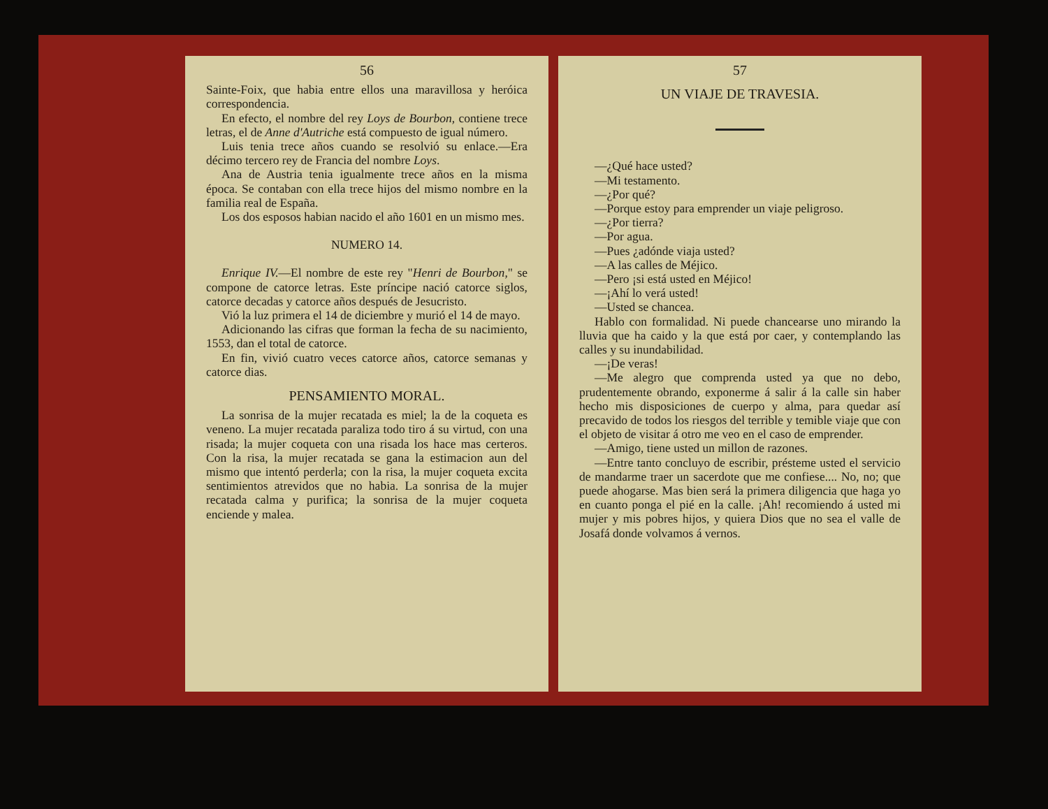56
Sainte-Foix, que habia entre ellos una maravillosa y heróica correspondencia.
En efecto, el nombre del rey Loys de Bourbon, contiene trece letras, el de Anne d'Autriche está compuesto de igual número.
Luis tenia trece años cuando se resolvió su enlace.—Era décimo tercero rey de Francia del nombre Loys.
Ana de Austria tenia igualmente trece años en la misma época. Se contaban con ella trece hijos del mismo nombre en la familia real de España.
Los dos esposos habian nacido el año 1601 en un mismo mes.
NUMERO 14.
Enrique IV.—El nombre de este rey "Henri de Bourbon," se compone de catorce letras. Este príncipe nació catorce siglos, catorce decadas y catorce años después de Jesucristo.
Vió la luz primera el 14 de diciembre y murió el 14 de mayo.
Adicionando las cifras que forman la fecha de su nacimiento, 1553, dan el total de catorce.
En fin, vivió cuatro veces catorce años, catorce semanas y catorce dias.
PENSAMIENTO MORAL.
La sonrisa de la mujer recatada es miel; la de la coqueta es veneno. La mujer recatada paraliza todo tiro á su virtud, con una risada; la mujer coqueta con una risada los hace mas certeros. Con la risa, la mujer recatada se gana la estimacion aun del mismo que intentó perderla; con la risa, la mujer coqueta excita sentimientos atrevidos que no habia. La sonrisa de la mujer recatada calma y purifica; la sonrisa de la mujer coqueta enciende y malea.
57
UN VIAJE DE TRAVESIA.
—¿Qué hace usted?
—Mi testamento.
—¿Por qué?
—Porque estoy para emprender un viaje peligroso.
—¿Por tierra?
—Por agua.
—Pues ¿adónde viaja usted?
—A las calles de Méjico.
—Pero ¡si está usted en Méjico!
—¡Ahí lo verá usted!
—Usted se chancea.
Hablo con formalidad. Ni puede chancearse uno mirando la lluvia que ha caido y la que está por caer, y contemplando las calles y su inundabilidad.
—¡De veras!
—Me alegro que comprenda usted ya que no debo, prudentemente obrando, exponerme á salir á la calle sin haber hecho mis disposiciones de cuerpo y alma, para quedar así precavido de todos los riesgos del terrible y temible viaje que con el objeto de visitar á otro me veo en el caso de emprender.
—Amigo, tiene usted un millon de razones.
—Entre tanto concluyo de escribir, présteme usted el servicio de mandarme traer un sacerdote que me confiese.... No, no; que puede ahogarse. Mas bien será la primera diligencia que haga yo en cuanto ponga el pié en la calle. ¡Ah! recomiendo á usted mi mujer y mis pobres hijos, y quiera Dios que no sea el valle de Josafá donde volvamos á vernos.